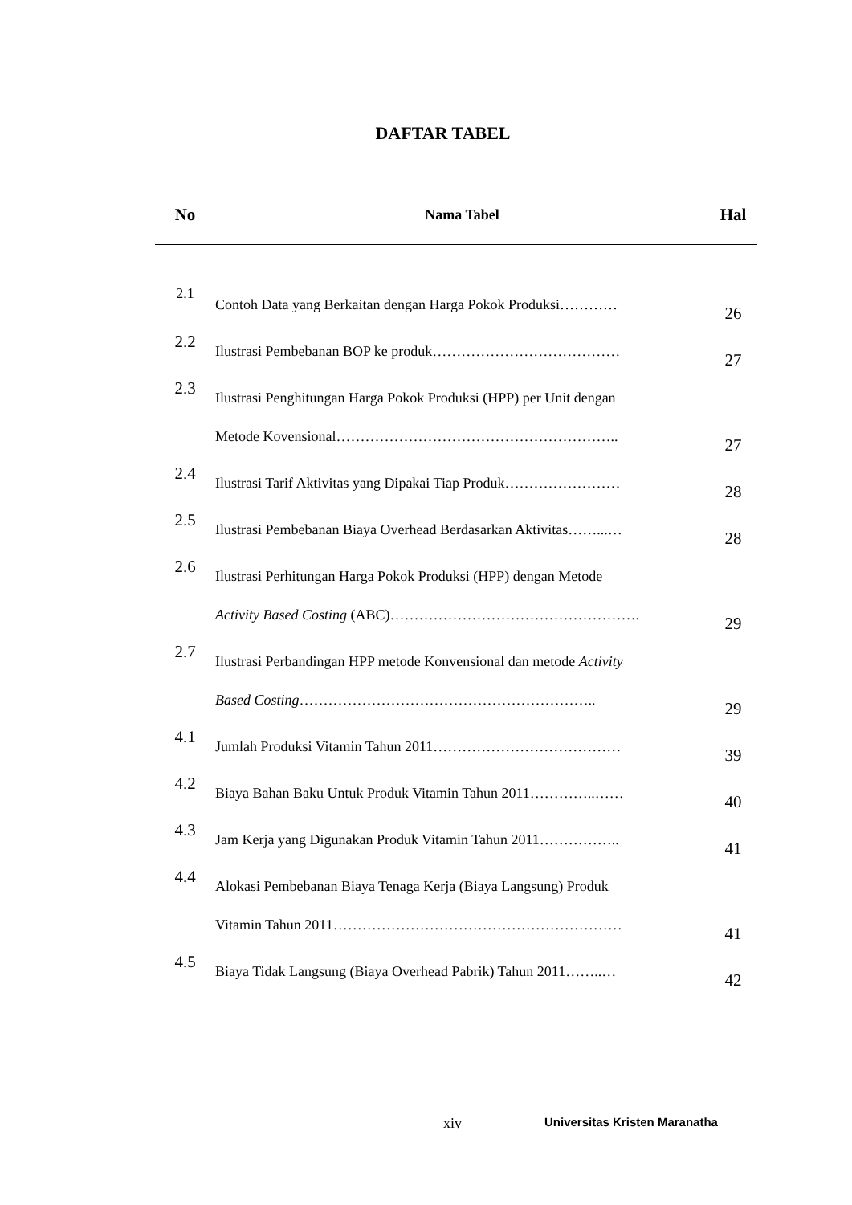DAFTAR TABEL
| No | Nama Tabel | Hal |
| --- | --- | --- |
| 2.1 | Contoh Data yang Berkaitan dengan Harga Pokok Produksi………… | 26 |
| 2.2 | Ilustrasi Pembebanan BOP ke produk………………………………… | 27 |
| 2.3 | Ilustrasi Penghitungan Harga Pokok Produksi (HPP) per Unit dengan Metode Kovensional………………………………………………….. | 27 |
| 2.4 | Ilustrasi Tarif Aktivitas yang Dipakai Tiap Produk…………………… | 28 |
| 2.5 | Ilustrasi Pembebanan Biaya Overhead Berdasarkan Aktivitas……...… | 28 |
| 2.6 | Ilustrasi Perhitungan Harga Pokok Produksi (HPP) dengan Metode Activity Based Costing (ABC)……………………………………………. | 29 |
| 2.7 | Ilustrasi Perbandingan HPP metode Konvensional dan metode Activity Based Costing …………………………………………………….. | 29 |
| 4.1 | Jumlah Produksi Vitamin Tahun 2011………………………………… | 39 |
| 4.2 | Biaya Bahan Baku Untuk Produk Vitamin Tahun 2011…………..…… | 40 |
| 4.3 | Jam Kerja yang Digunakan Produk Vitamin Tahun 2011…………….. | 41 |
| 4.4 | Alokasi Pembebanan Biaya Tenaga Kerja (Biaya Langsung) Produk Vitamin Tahun 2011…………………………………………………… | 41 |
| 4.5 | Biaya Tidak Langsung (Biaya Overhead Pabrik) Tahun 2011……..… | 42 |
xiv Universitas Kristen Maranatha